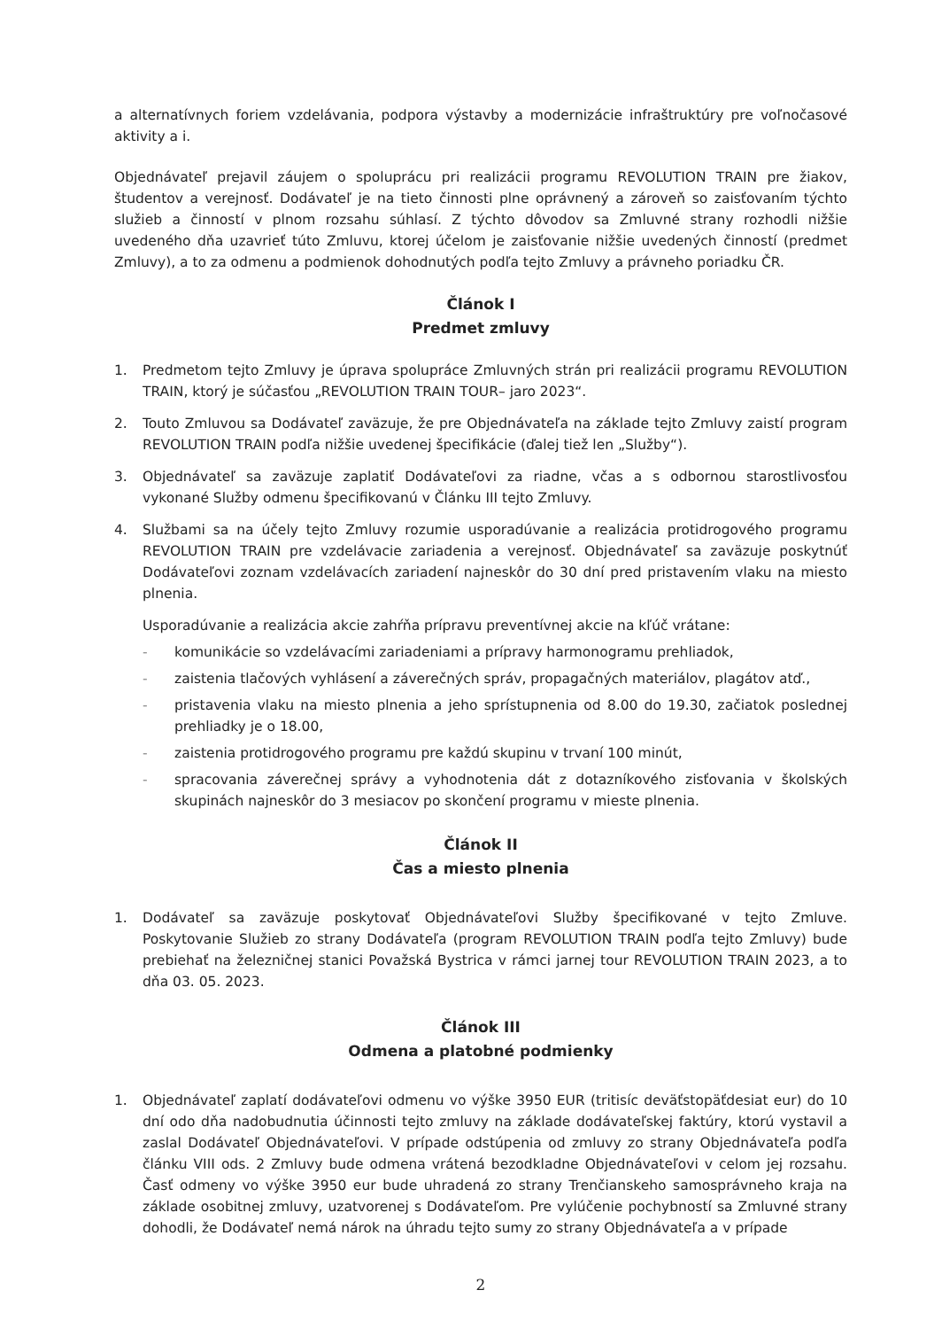a alternatívnych foriem vzdelávania, podpora výstavby a modernizácie infraštruktúry pre voľnočasové aktivity a i.
Objednávateľ prejavil záujem o spoluprácu pri realizácii programu REVOLUTION TRAIN pre žiakov, študentov a verejnosť. Dodávateľ je na tieto činnosti plne oprávnený a zároveň so zaisťovaním týchto služieb a činností v plnom rozsahu súhlasí. Z týchto dôvodov sa Zmluvné strany rozhodli nižšie uvedeného dňa uzavrieť túto Zmluvu, ktorej účelom je zaisťovanie nižšie uvedených činností (predmet Zmluvy), a to za odmenu a podmienok dohodnutých podľa tejto Zmluvy a právneho poriadku ČR.
Článok I
Predmet zmluvy
1. Predmetom tejto Zmluvy je úprava spolupráce Zmluvných strán pri realizácii programu REVOLUTION TRAIN, ktorý je súčasťou „REVOLUTION TRAIN TOUR– jaro 2023“.
2. Touto Zmluvou sa Dodávateľ zaväzuje, že pre Objednávateľa na základe tejto Zmluvy zaistí program REVOLUTION TRAIN podľa nižšie uvedenej špecifikácie (ďalej tiež len „Služby“).
3. Objednávateľ sa zaväzuje zaplatiť Dodávateľovi za riadne, včas a s odbornou starostlivosťou vykonané Služby odmenu špecifikovanú v Článku III tejto Zmluvy.
4. Službami sa na účely tejto Zmluvy rozumie usporadúvanie a realizácia protidrogového programu REVOLUTION TRAIN pre vzdelávacie zariadenia a verejnosť. Objednávateľ sa zaväzuje poskytnúť Dodávateľovi zoznam vzdelávacích zariadení najneskôr do 30 dní pred pristavením vlaku na miesto plnenia.
Usporadúvanie a realizácia akcie zahŕňa prípravu preventívnej akcie na kľúč vrátane:
- komunikácie so vzdelávacími zariadeniami a prípravy harmonogramu prehliadok,
- zaistenia tlačových vyhlásení a záverečných správ, propagačných materiálov, plagátov atď.,
- pristavenia vlaku na miesto plnenia a jeho sprístupnenia od 8.00 do 19.30, začiatok poslednej prehliadky je o 18.00,
- zaistenia protidrogového programu pre každú skupinu v trvaní 100 minút,
- spracovania záverečnej správy a vyhodnotenia dát z dotazníkového zisťovania v školských skupinách najneskôr do 3 mesiacov po skončení programu v mieste plnenia.
Článok II
Čas a miesto plnenia
1. Dodávateľ sa zaväzuje poskytovať Objednávateľovi Služby špecifikované v tejto Zmluve. Poskytovanie Služieb zo strany Dodávateľa (program REVOLUTION TRAIN podľa tejto Zmluvy) bude prebiehať na železničnej stanici Považská Bystrica v rámci jarnej tour REVOLUTION TRAIN 2023, a to dňa 03. 05. 2023.
Článok III
Odmena a platobné podmienky
1. Objednávateľ zaplatí dodávateľovi odmenu vo výške 3950 EUR (tritisíc deväťstopäťdesiat eur) do 10 dní odo dňa nadobudnutia účinnosti tejto zmluvy na základe dodávateľskej faktúry, ktorú vystavil a zaslal Dodávateľ Objednávateľovi. V prípade odstúpenia od zmluvy zo strany Objednávateľa podľa článku VIII ods. 2 Zmluvy bude odmena vrátená bezodkladne Objednávateľovi v celom jej rozsahu. Časť odmeny vo výške 3950 eur bude uhradená zo strany Trenčianskeho samosprávneho kraja na základe osobitnej zmluvy, uzatvorenej s Dodávateľom. Pre vylúčenie pochybností sa Zmluvné strany dohodli, že Dodávateľ nemá nárok na úhradu tejto sumy zo strany Objednávateľa a v prípade
2